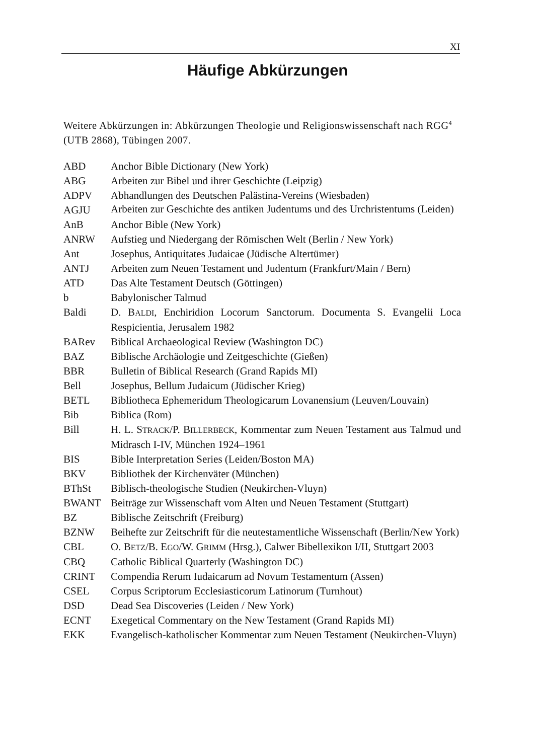XI
Häufige Abkürzungen
Weitere Abkürzungen in: Abkürzungen Theologie und Religionswissenschaft nach RGG<sup>4</sup> (UTB 2868), Tübingen 2007.
| ABD | Anchor Bible Dictionary (New York) |
| ABG | Arbeiten zur Bibel und ihrer Geschichte (Leipzig) |
| ADPV | Abhandlungen des Deutschen Palästina-Vereins (Wiesbaden) |
| AGJU | Arbeiten zur Geschichte des antiken Judentums und des Urchristentums (Leiden) |
| AnB | Anchor Bible (New York) |
| ANRW | Aufstieg und Niedergang der Römischen Welt (Berlin / New York) |
| Ant | Josephus, Antiquitates Judaicae (Jüdische Altertümer) |
| ANTJ | Arbeiten zum Neuen Testament und Judentum (Frankfurt/Main / Bern) |
| ATD | Das Alte Testament Deutsch (Göttingen) |
| b | Babylonischer Talmud |
| Baldi | D. B ALDI , Enchiridion Locorum Sanctorum. Documenta S. Evangelii Loca Respicientia, Jerusalem 1982 |
| BARev | Biblical Archaeological Review (Washington DC) |
| BAZ | Biblische Archäologie und Zeitgeschichte (Gießen) |
| BBR | Bulletin of Biblical Research (Grand Rapids MI) |
| Bell | Josephus, Bellum Judaicum (Jüdischer Krieg) |
| BETL | Bibliotheca Ephemeridum Theologicarum Lovanensium (Leuven/Louvain) |
| Bib | Biblica (Rom) |
| Bill | H. L. S TRACK /P. B ILLERBECK , Kommentar zum Neuen Testament aus Talmud und Midrasch I-IV, München 1924–1961 |
| BIS | Bible Interpretation Series (Leiden/Boston MA) |
| BKV | Bibliothek der Kirchenväter (München) |
| BThSt | Biblisch-theologische Studien (Neukirchen-Vluyn) |
| BWANT | Beiträge zur Wissenschaft vom Alten und Neuen Testament (Stuttgart) |
| BZ | Biblische Zeitschrift (Freiburg) |
| BZNW | Beihefte zur Zeitschrift für die neutestamentliche Wissenschaft (Berlin/New York) |
| CBL | O. B ETZ /B. E GO /W. G RIMM (Hrsg.), Calwer Bibellexikon I/II, Stuttgart 2003 |
| CBQ | Catholic Biblical Quarterly (Washington DC) |
| CRINT | Compendia Rerum Iudaicarum ad Novum Testamentum (Assen) |
| CSEL | Corpus Scriptorum Ecclesiasticorum Latinorum (Turnhout) |
| DSD | Dead Sea Discoveries (Leiden / New York) |
| ECNT | Exegetical Commentary on the New Testament (Grand Rapids MI) |
| EKK | Evangelisch-katholischer Kommentar zum Neuen Testament (Neukirchen-Vluyn) |